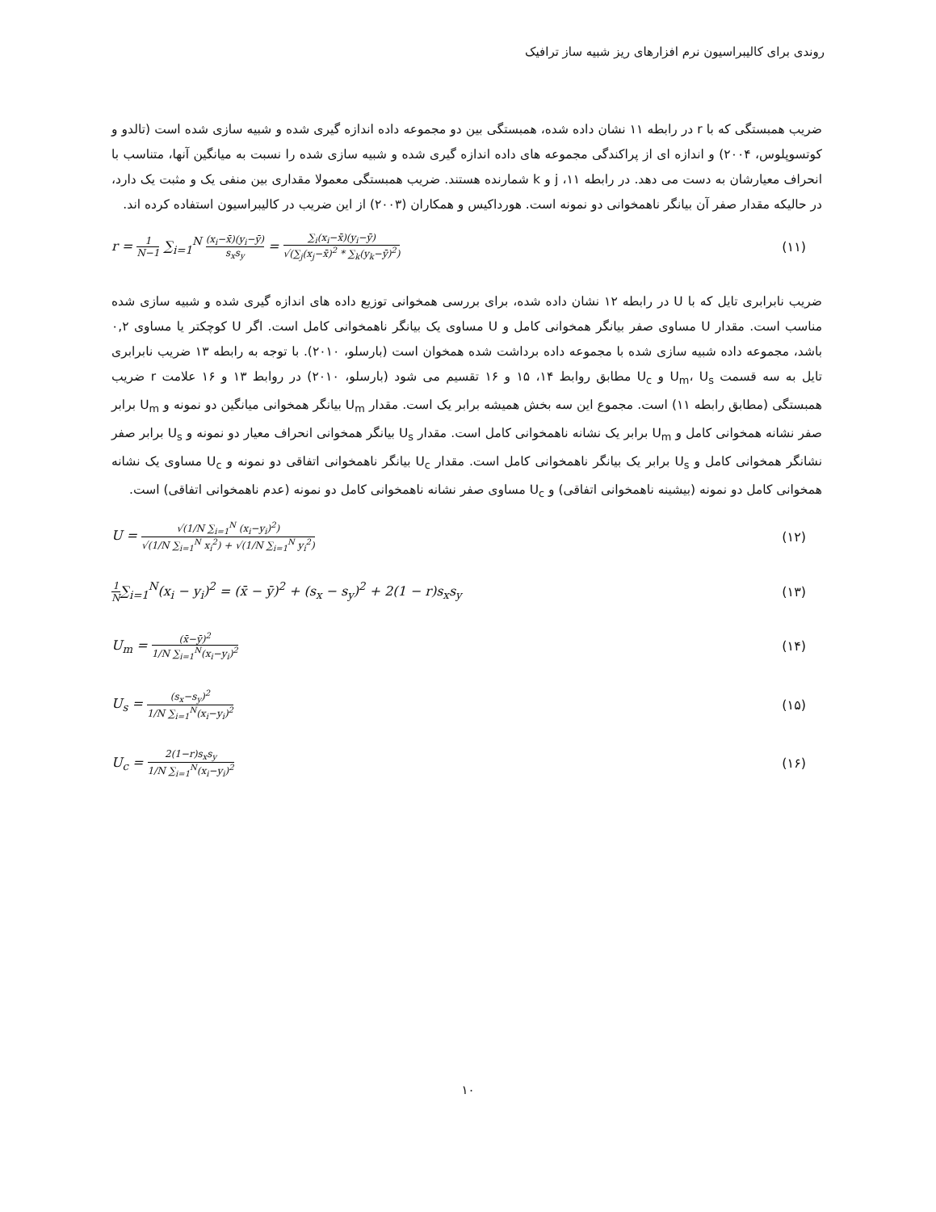روندی برای کالیبراسیون نرم افزارهای ریز شبیه ساز ترافیک
ضریب همبستگی که با r در رابطه ۱۱ نشان داده شده، همبستگی بین دو مجموعه داده اندازه گیری شده و شبیه سازی شده است (تالدو و کوتسوپلوس، ۲۰۰۴) و اندازه ای از پراکندگی مجموعه های داده اندازه گیری شده و شبیه سازی شده را نسبت به میانگین آنها، متناسب با انحراف معیارشان به دست می دهد. در رابطه ۱۱، j و k شمارنده هستند. ضریب همبستگی معمولا مقداری بین منفی یک و مثبت یک دارد، در حالیکه مقدار صفر آن بیانگر ناهمخوانی دو نمونه است. هورداکیس و همکاران (۲۰۰۳) از این ضریب در کالیبراسیون استفاده کرده اند.
r = 1 N−1 ∑<sub>i=1</sub><sup>N</sup> (x<sub>i</sub>−x̄)(y<sub>i</sub>−ȳ) s<sub>x</sub>s<sub>y</sub> = ∑<sub>i</sub>(x<sub>i</sub>−x̄)(y<sub>i</sub>−ȳ) √(∑<sub>j</sub>(x<sub>j</sub>−x̄)<sup>2</sup> * ∑<sub>k</sub>(y<sub>k</sub>−ȳ)<sup>2</sup>)
(۱۱)
ضریب نابرابری تایل که با U در رابطه ۱۲ نشان داده شده، برای بررسی همخوانی توزیع داده های اندازه گیری شده و شبیه سازی شده مناسب است. مقدار U مساوی صفر بیانگر همخوانی کامل و U مساوی یک بیانگر ناهمخوانی کامل است. اگر U کوچکتر یا مساوی ۰,۲ باشد، مجموعه داده شبیه سازی شده با مجموعه داده برداشت شده همخوان است (بارسلو، ۲۰۱۰). با توجه به رابطه ۱۳ ضریب نابرابری تایل به سه قسمت U<sub>m</sub>، U<sub>s</sub> و U<sub>c</sub> مطابق روابط ۱۴، ۱۵ و ۱۶ تقسیم می شود (بارسلو، ۲۰۱۰) در روابط ۱۳ و ۱۶ علامت r ضریب همبستگی (مطابق رابطه ۱۱) است. مجموع این سه بخش همیشه برابر یک است. مقدار U<sub>m</sub> بیانگر همخوانی میانگین دو نمونه و U<sub>m</sub> برابر صفر نشانه همخوانی کامل و U<sub>m</sub> برابر یک نشانه ناهمخوانی کامل است. مقدار U<sub>s</sub> بیانگر همخوانی انحراف معیار دو نمونه و U<sub>s</sub> برابر صفر نشانگر همخوانی کامل و U<sub>s</sub> برابر یک بیانگر ناهمخوانی کامل است. مقدار U<sub>c</sub> بیانگر ناهمخوانی اتفاقی دو نمونه و U<sub>c</sub> مساوی یک نشانه همخوانی کامل دو نمونه (بیشینه ناهمخوانی اتفاقی) و U<sub>c</sub> مساوی صفر نشانه ناهمخوانی کامل دو نمونه (عدم ناهمخوانی اتفاقی) است.
U = √(1/N ∑<sub>i=1</sub><sup>N</sup> (x<sub>i</sub>−y<sub>i</sub>)<sup>2</sup>) √(1/N ∑<sub>i=1</sub><sup>N</sup> x<sub>i</sub><sup>2</sup>) + √(1/N ∑<sub>i=1</sub><sup>N</sup> y<sub>i</sub><sup>2</sup>)
(۱۲)
1 N∑<sub>i=1</sub><sup>N</sup>(x<sub>i</sub> − y<sub>i</sub>)<sup>2</sup> = (x̄ − ȳ)<sup>2</sup> + (s<sub>x</sub> − s<sub>y</sub>)<sup>2</sup> + 2(1 − r)s<sub>x</sub>s<sub>y</sub>
(۱۳)
U<sub>m</sub> = (x̄−ȳ)<sup>2</sup> 1/N ∑<sub>i=1</sub><sup>N</sup>(x<sub>i</sub>−y<sub>i</sub>)<sup>2</sup>
(۱۴)
U<sub>s</sub> = (s<sub>x</sub>−s<sub>y</sub>)<sup>2</sup> 1/N ∑<sub>i=1</sub><sup>N</sup>(x<sub>i</sub>−y<sub>i</sub>)<sup>2</sup>
(۱۵)
U<sub>c</sub> = 2(1−r)s<sub>x</sub>s<sub>y</sub> 1/N ∑<sub>i=1</sub><sup>N</sup>(x<sub>i</sub>−y<sub>i</sub>)<sup>2</sup>
(۱۶)
۱۰